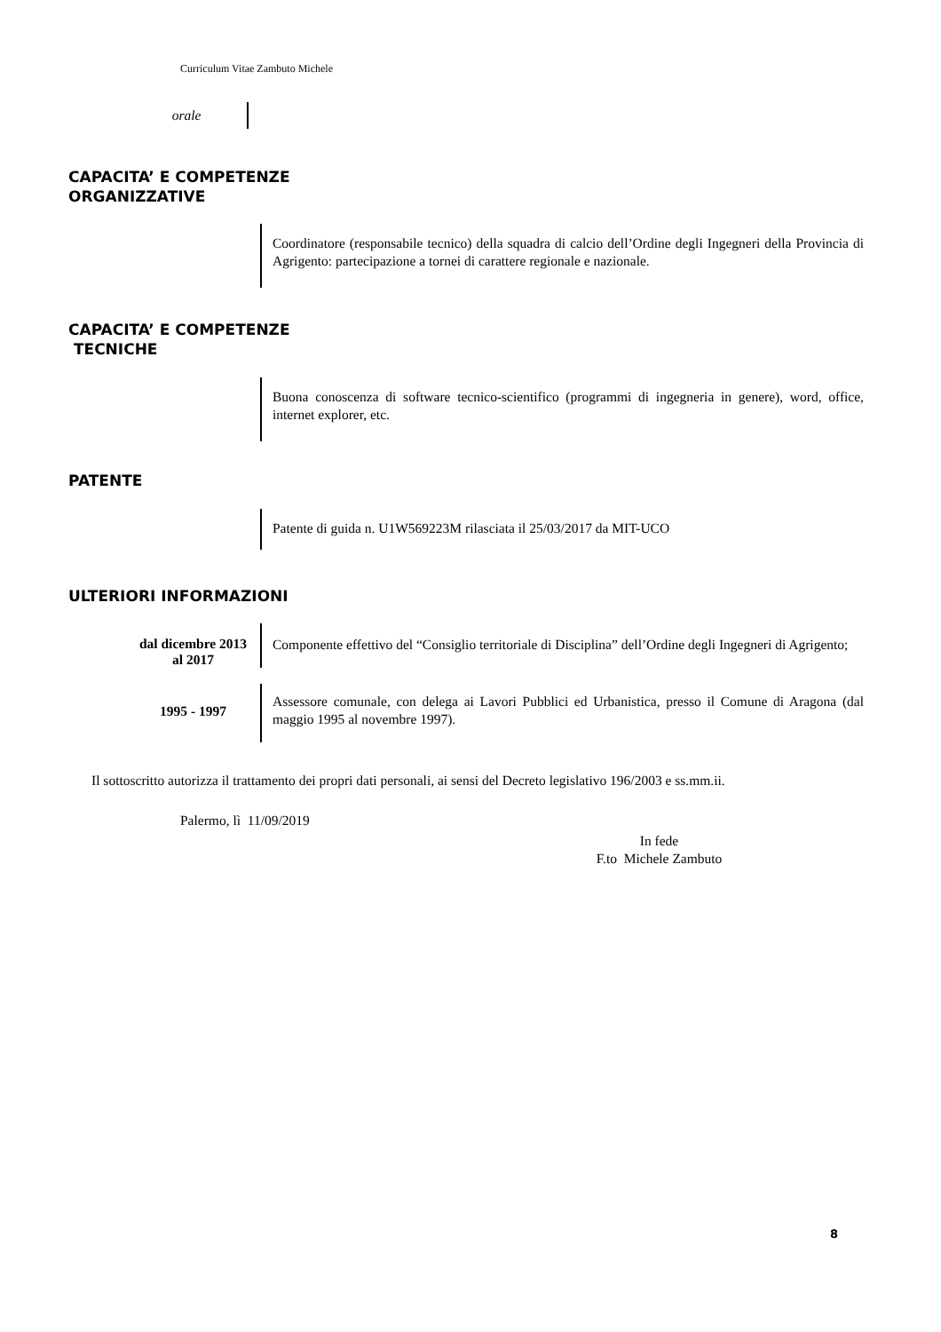Curriculum Vitae Zambuto Michele
orale
CAPACITA’ E COMPETENZE
ORGANIZZATIVE
Coordinatore (responsabile tecnico) della squadra di calcio dell’Ordine degli Ingegneri della Provincia di Agrigento: partecipazione a tornei di carattere regionale e nazionale.
CAPACITA’ E COMPETENZE
TECNICHE
Buona conoscenza di software tecnico-scientifico (programmi di ingegneria in genere), word, office, internet explorer, etc.
PATENTE
Patente di guida n. U1W569223M rilasciata il 25/03/2017 da MIT-UCO
ULTERIORI INFORMAZIONI
dal dicembre 2013 al 2017
Componente effettivo del “Consiglio territoriale di Disciplina” dell’Ordine degli Ingegneri di Agrigento;
1995 - 1997
Assessore comunale, con delega ai Lavori Pubblici ed Urbanistica, presso il Comune di Aragona (dal maggio 1995 al novembre 1997).
Il sottoscritto autorizza il trattamento dei propri dati personali, ai sensi del Decreto legislativo 196/2003 e ss.mm.ii.
Palermo, lì 11/09/2019
In fede
F.to Michele Zambuto
8